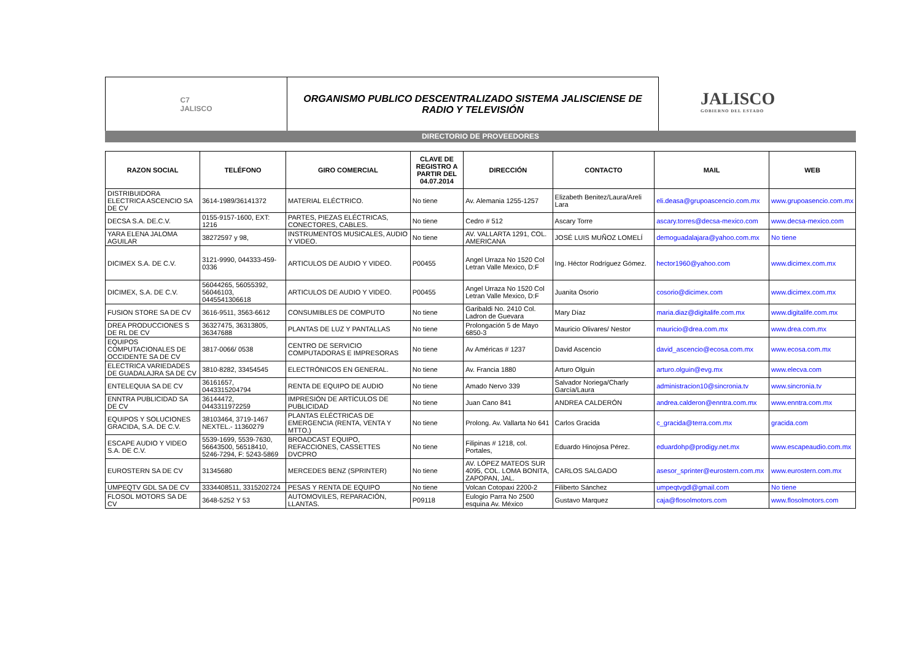C7
JALISCO
ORGANISMO PUBLICO DESCENTRALIZADO SISTEMA JALISCIENSE DE
RADIO Y TELEVISIÓN
JALISCO
GOBIERNO DEL ESTADO
DIRECTORIO DE PROVEEDORES
| RAZON SOCIAL | TELÉFONO | GIRO COMERCIAL | CLAVE DE REGISTRO A PARTIR DEL 04.07.2014 | DIRECCIÓN | CONTACTO | MAIL | WEB |
| --- | --- | --- | --- | --- | --- | --- | --- |
| DISTRIBUIDORA ELECTRICA ASCENCIO SA DE CV | 3614-1989/36141372 | MATERIAL ELÉCTRICO. | No tiene | Av. Alemania 1255-1257 | Elizabeth Benitez/Laura/Areli Lara | eli.deasa@grupoascencio.com.mx | www.grupoasencio.com.mx |
| DECSA S.A. DE.C.V. | 0155-9157-1600, EXT: 1216 | PARTES, PIEZAS ELÉCTRICAS, CONECTORES, CABLES. | No tiene | Cedro # 512 | Ascary Torre | ascary.torres@decsa-mexico.com | www.decsa-mexico.com |
| YARA ELENA JALOMA AGUILAR | 38272597 y 98, | INSTRUMENTOS MUSICALES, AUDIO Y VIDEO. | No tiene | AV. VALLARTA 1291, COL. AMERICANA | JOSÉ LUIS MUÑOZ LOMELÍ | demoguadalajara@yahoo.com.mx | No tiene |
| DICIMEX S.A. DE C.V. | 3121-9990, 044333-459-0336 | ARTICULOS DE AUDIO Y VIDEO. | P00455 | Angel Urraza No 1520 Col Letran Valle Mexico, D:F | Ing. Héctor Rodríguez Gómez. | hector1960@yahoo.com | www.dicimex.com.mx |
| DICIMEX, S.A. DE C.V. | 56044265, 56055392, 56046103, 0445541306618 | ARTICULOS DE AUDIO Y VIDEO. | P00455 | Angel Urraza No 1520 Col Letran Valle Mexico, D:F | Juanita Osorio | cosorio@dicimex.com | www.dicimex.com.mx |
| FUSION STORE SA DE CV | 3616-9511, 3563-6612 | CONSUMIBLES DE COMPUTO | No tiene | Garibaldi No. 2410 Col. Ladron de Guevara | Mary Díaz | maria.diaz@digitalife.com.mx | www.digitalife.com.mx |
| DREA PRODUCCIONES S DE RL DE CV | 36327475, 36313805, 36347688 | PLANTAS DE LUZ Y PANTALLAS | No tiene | Prolongación 5 de Mayo 6850-3 | Mauricio Olivares/ Nestor | mauricio@drea.com.mx | www.drea.com.mx |
| EQUIPOS COMPUTACIONALES DE OCCIDENTE SA DE CV | 3817-0066/ 0538 | CENTRO DE SERVICIO COMPUTADORAS E IMPRESORAS | No tiene | Av Américas # 1237 | David Ascencio | david_ascencio@ecosa.com.mx | www.ecosa.com.mx |
| ELECTRICA VARIEDADES DE GUADALAJRA SA DE CV | 3810-8282, 33454545 | ELECTRÓNICOS EN GENERAL. | No tiene | Av. Francia 1880 | Arturo Olguin | arturo.olguin@evg.mx | www.elecva.com |
| ENTELEQUIA SA DE CV | 36161657, 0443315204794 | RENTA DE EQUIPO DE AUDIO | No tiene | Amado Nervo 339 | Salvador Noriega/Charly García/Laura | administracion10@sincronia.tv | www.sincronia.tv |
| ENNTRA PUBLICIDAD SA DE CV | 36144472, 0443311972259 | IMPRESIÓN DE ARTÍCULOS DE PUBLICIDAD | No tiene | Juan Cano 841 | ANDREA CALDERÓN | andrea.calderon@enntra.com.mx | www.enntra.com.mx |
| EQUIPOS Y SOLUCIONES GRACIDA, S.A. DE C.V. | 38103464, 3719-1467 NEXTEL.- 11360279 | PLANTAS ELÉCTRICAS DE EMERGENCIA (RENTA, VENTA Y MTTO.) | No tiene | Prolong. Av. Vallarta No 641 | Carlos Gracida | c_gracida@terra.com.mx | gracida.com |
| ESCAPE AUDIO Y VIDEO S.A. DE C.V. | 5539-1699, 5539-7630, 56643500, 56518410, 5246-7294, F: 5243-5869 | BROADCAST EQUIPO, REFACCIONES, CASSETTES DVCPRO | No tiene | Filipinas # 1218, col. Portales, | Eduardo Hinojosa Pérez. | eduardohp@prodigy.net.mx | www.escapeaudio.com.mx |
| EUROSTERN SA DE CV | 31345680 | MERCEDES BENZ (SPRINTER) | No tiene | AV. LÓPEZ MATEOS SUR 4095, COL. LOMA BONITA, ZAPOPAN, JAL. | CARLOS SALGADO | asesor_sprinter@eurostern.com.mx | www.eurostern.com.mx |
| UMPEQTV GDL SA DE CV | 3334408511, 3315202724 | PESAS Y RENTA DE EQUIPO | No tiene | Volcan Cotopaxi 2200-2 | Filiberto Sánchez | umpeqtvgdl@gmail.com | No tiene |
| FLOSOL MOTORS SA DE CV | 3648-5252 Y 53 | AUTOMOVILES, REPARACIÓN, LLANTAS. | P09118 | Eulogio Parra No 2500 esquina Av. México | Gustavo Marquez | caja@flosolmotors.com | www.flosolmotors.com |